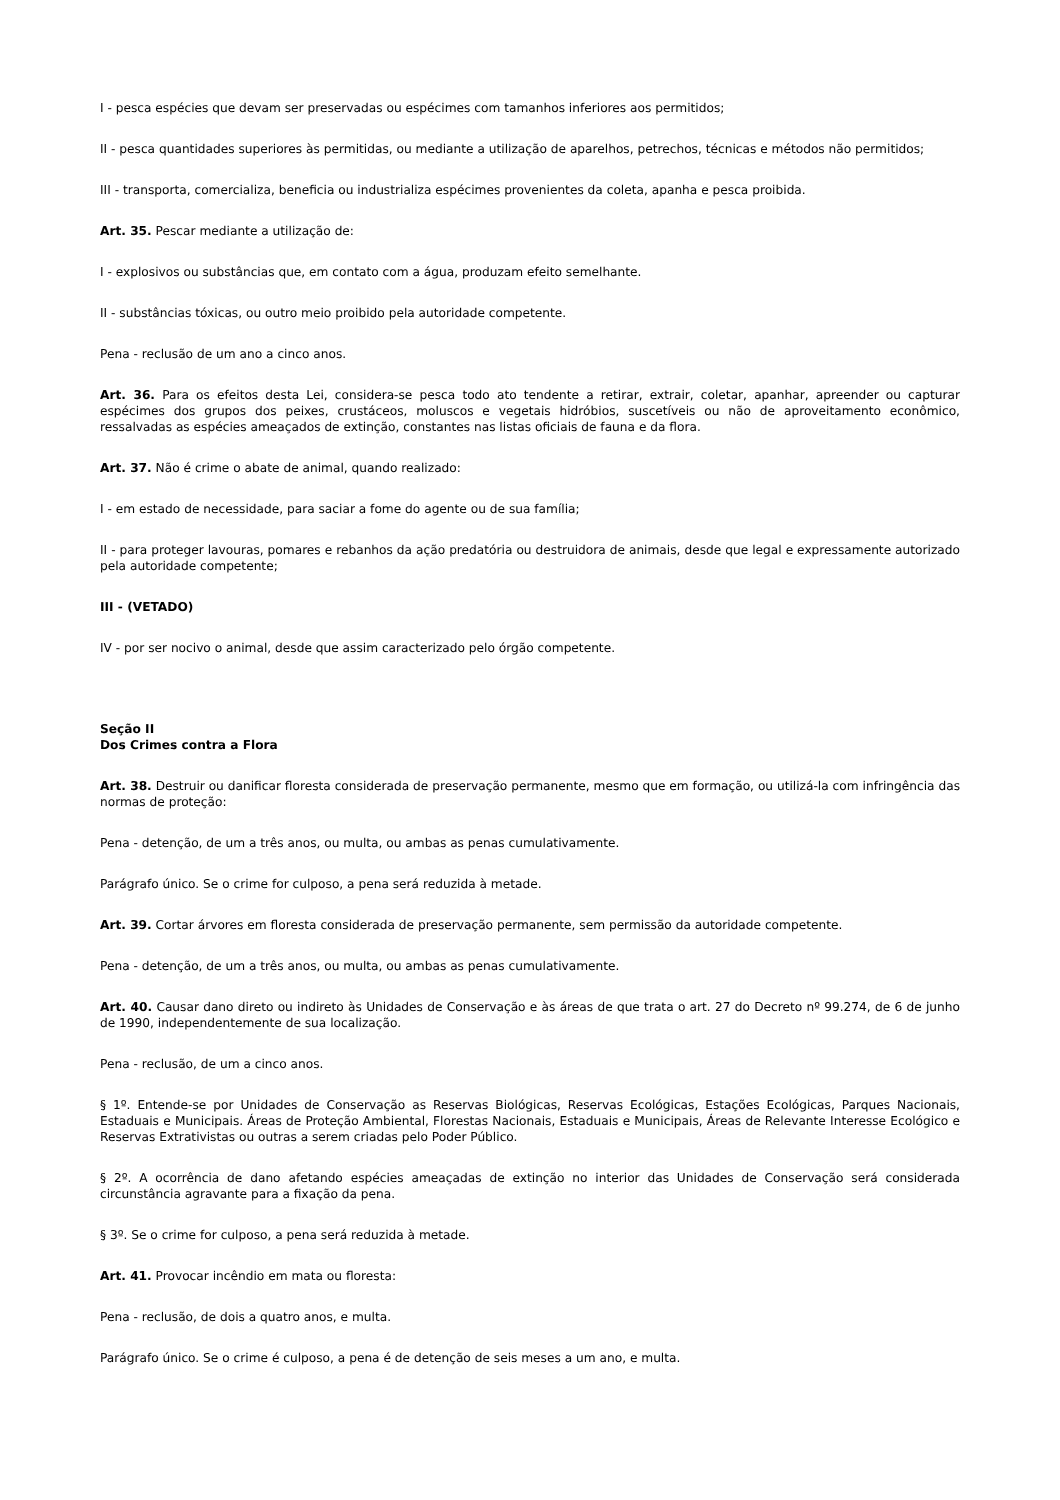I - pesca espécies que devam ser preservadas ou espécimes com tamanhos inferiores aos permitidos;
II - pesca quantidades superiores às permitidas, ou mediante a utilização de aparelhos, petrechos, técnicas e métodos não permitidos;
III - transporta, comercializa, beneficia ou industrializa espécimes provenientes da coleta, apanha e pesca proibida.
Art. 35. Pescar mediante a utilização de:
I - explosivos ou substâncias que, em contato com a água, produzam efeito semelhante.
II - substâncias tóxicas, ou outro meio proibido pela autoridade competente.
Pena - reclusão de um ano a cinco anos.
Art. 36. Para os efeitos desta Lei, considera-se pesca todo ato tendente a retirar, extrair, coletar, apanhar, apreender ou capturar espécimes dos grupos dos peixes, crustáceos, moluscos e vegetais hidróbios, suscetíveis ou não de aproveitamento econômico, ressalvadas as espécies ameaçados de extinção, constantes nas listas oficiais de fauna e da flora.
Art. 37. Não é crime o abate de animal, quando realizado:
I - em estado de necessidade, para saciar a fome do agente ou de sua família;
II - para proteger lavouras, pomares e rebanhos da ação predatória ou destruidora de animais, desde que legal e expressamente autorizado pela autoridade competente;
III - (VETADO)
IV - por ser nocivo o animal, desde que assim caracterizado pelo órgão competente.
Seção II
Dos Crimes contra a Flora
Art. 38. Destruir ou danificar floresta considerada de preservação permanente, mesmo que em formação, ou utilizá-la com infringência das normas de proteção:
Pena - detenção, de um a três anos, ou multa, ou ambas as penas cumulativamente.
Parágrafo único. Se o crime for culposo, a pena será reduzida à metade.
Art. 39. Cortar árvores em floresta considerada de preservação permanente, sem permissão da autoridade competente.
Pena - detenção, de um a três anos, ou multa, ou ambas as penas cumulativamente.
Art. 40. Causar dano direto ou indireto às Unidades de Conservação e às áreas de que trata o art. 27 do Decreto nº 99.274, de 6 de junho de 1990, independentemente de sua localização.
Pena - reclusão, de um a cinco anos.
§ 1º. Entende-se por Unidades de Conservação as Reservas Biológicas, Reservas Ecológicas, Estações Ecológicas, Parques Nacionais, Estaduais e Municipais. Áreas de Proteção Ambiental, Florestas Nacionais, Estaduais e Municipais, Áreas de Relevante Interesse Ecológico e Reservas Extrativistas ou outras a serem criadas pelo Poder Público.
§ 2º. A ocorrência de dano afetando espécies ameaçadas de extinção no interior das Unidades de Conservação será considerada circunstância agravante para a fixação da pena.
§ 3º. Se o crime for culposo, a pena será reduzida à metade.
Art. 41. Provocar incêndio em mata ou floresta:
Pena - reclusão, de dois a quatro anos, e multa.
Parágrafo único. Se o crime é culposo, a pena é de detenção de seis meses a um ano, e multa.